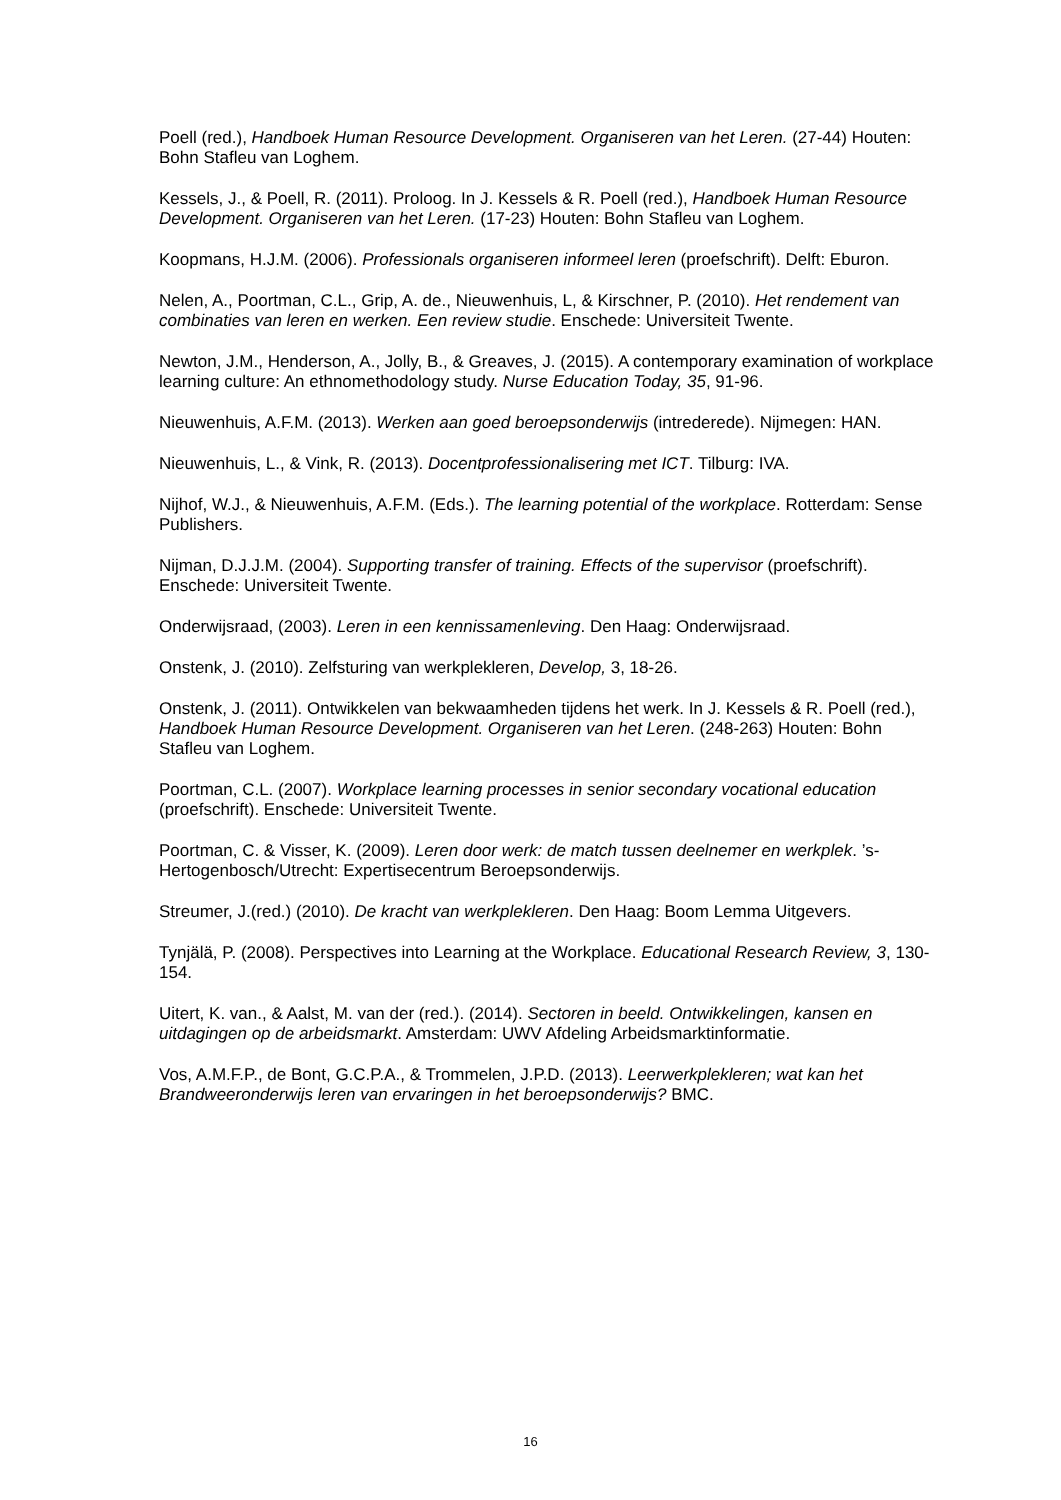Poell (red.), Handboek Human Resource Development. Organiseren van het Leren. (27-44) Houten: Bohn Stafleu van Loghem.
Kessels, J., & Poell, R. (2011). Proloog. In J. Kessels & R. Poell (red.), Handboek Human Resource Development. Organiseren van het Leren. (17-23) Houten: Bohn Stafleu van Loghem.
Koopmans, H.J.M. (2006). Professionals organiseren informeel leren (proefschrift). Delft: Eburon.
Nelen, A., Poortman, C.L., Grip, A. de., Nieuwenhuis, L, & Kirschner, P. (2010). Het rendement van combinaties van leren en werken. Een review studie. Enschede: Universiteit Twente.
Newton, J.M., Henderson, A., Jolly, B., & Greaves, J. (2015). A contemporary examination of workplace learning culture: An ethnomethodology study. Nurse Education Today, 35, 91-96.
Nieuwenhuis, A.F.M. (2013). Werken aan goed beroepsonderwijs (intrederede). Nijmegen: HAN.
Nieuwenhuis, L., & Vink, R. (2013). Docentprofessionalisering met ICT. Tilburg: IVA.
Nijhof, W.J., & Nieuwenhuis, A.F.M. (Eds.). The learning potential of the workplace. Rotterdam: Sense Publishers.
Nijman, D.J.J.M. (2004). Supporting transfer of training. Effects of the supervisor (proefschrift). Enschede: Universiteit Twente.
Onderwijsraad, (2003). Leren in een kennissamenleving. Den Haag: Onderwijsraad.
Onstenk, J. (2010). Zelfsturing van werkplekleren, Develop, 3, 18-26.
Onstenk, J. (2011). Ontwikkelen van bekwaamheden tijdens het werk. In J. Kessels & R. Poell (red.), Handboek Human Resource Development. Organiseren van het Leren. (248-263) Houten: Bohn Stafleu van Loghem.
Poortman, C.L. (2007). Workplace learning processes in senior secondary vocational education (proefschrift). Enschede: Universiteit Twente.
Poortman, C. & Visser, K. (2009). Leren door werk: de match tussen deelnemer en werkplek. ’s-Hertogenbosch/Utrecht: Expertisecentrum Beroepsonderwijs.
Streumer, J.(red.) (2010). De kracht van werkplekleren. Den Haag: Boom Lemma Uitgevers.
Tynjälä, P. (2008). Perspectives into Learning at the Workplace. Educational Research Review, 3, 130-154.
Uitert, K. van., & Aalst, M. van der (red.). (2014). Sectoren in beeld. Ontwikkelingen, kansen en uitdagingen op de arbeidsmarkt. Amsterdam: UWV Afdeling Arbeidsmarktinformatie.
Vos, A.M.F.P., de Bont, G.C.P.A., & Trommelen, J.P.D. (2013). Leerwerkplekleren; wat kan het Brandweeronderwijs leren van ervaringen in het beroepsonderwijs? BMC.
16